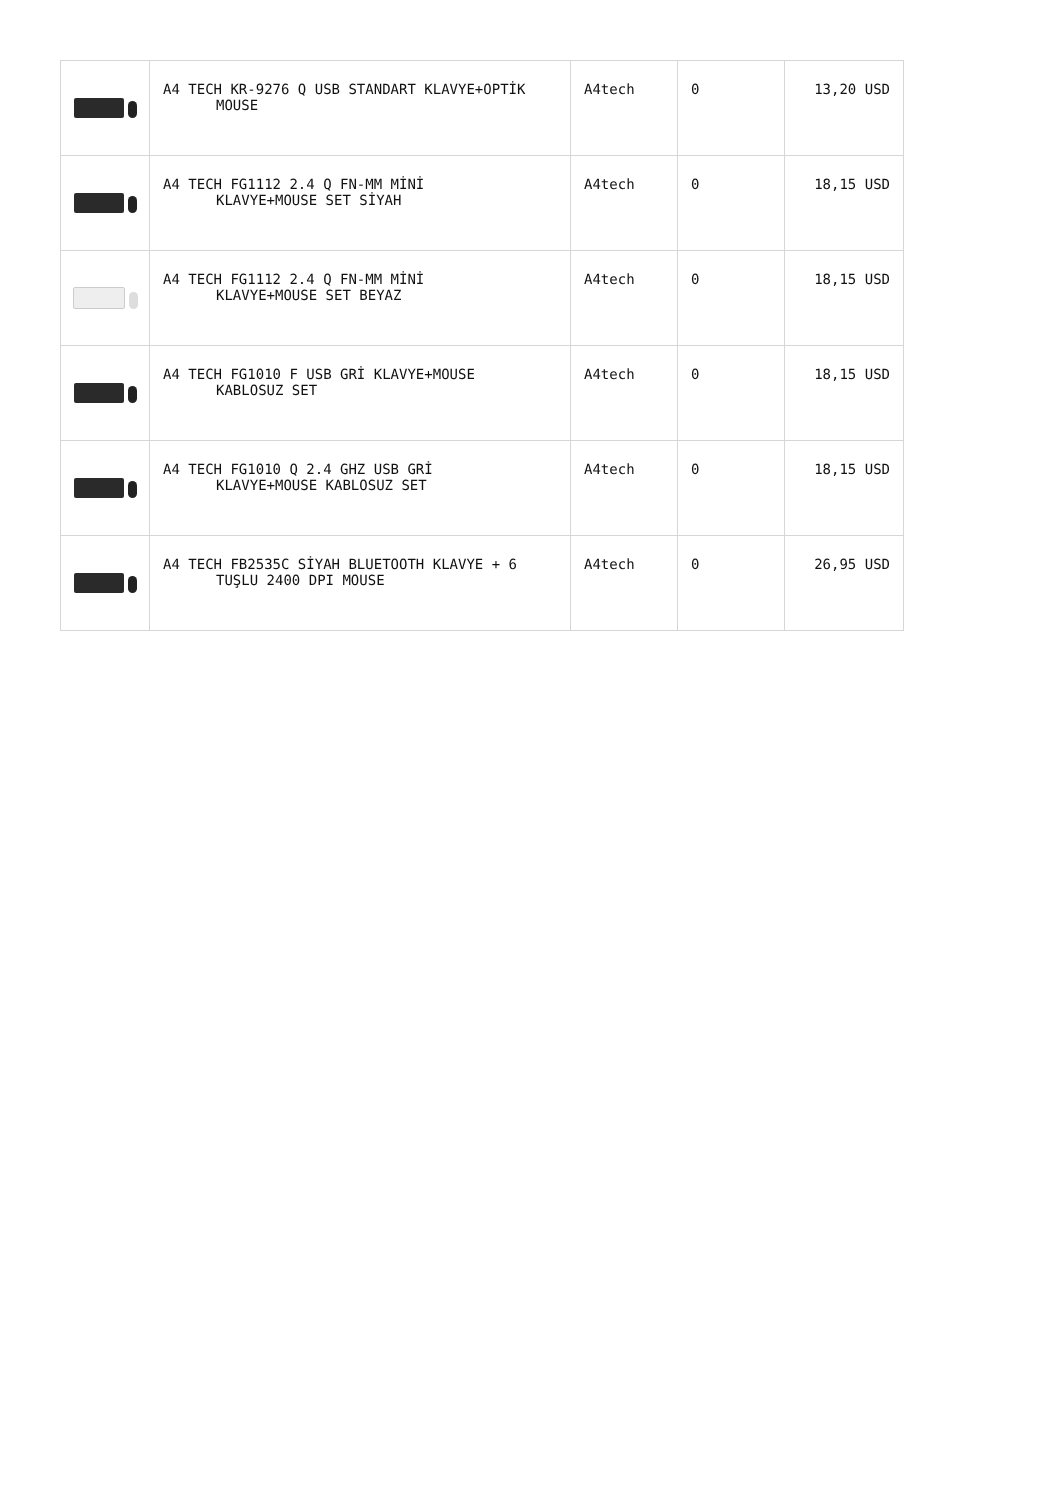| | A4 TECH KR-9276 Q USB STANDART KLAVYE+OPTİK MOUSE | A4tech | 0 | 13,20 USD |
| | A4 TECH FG1112 2.4 Q FN-MM MİNİ KLAVYE+MOUSE SET SİYAH | A4tech | 0 | 18,15 USD |
| | A4 TECH FG1112 2.4 Q FN-MM MİNİ KLAVYE+MOUSE SET BEYAZ | A4tech | 0 | 18,15 USD |
| | A4 TECH FG1010 F USB GRİ KLAVYE+MOUSE KABLOSUZ SET | A4tech | 0 | 18,15 USD |
| | A4 TECH FG1010 Q 2.4 GHZ USB GRİ KLAVYE+MOUSE KABLOSUZ SET | A4tech | 0 | 18,15 USD |
| | A4 TECH FB2535C SİYAH BLUETOOTH KLAVYE + 6 TUŞLU 2400 DPI MOUSE | A4tech | 0 | 26,95 USD |